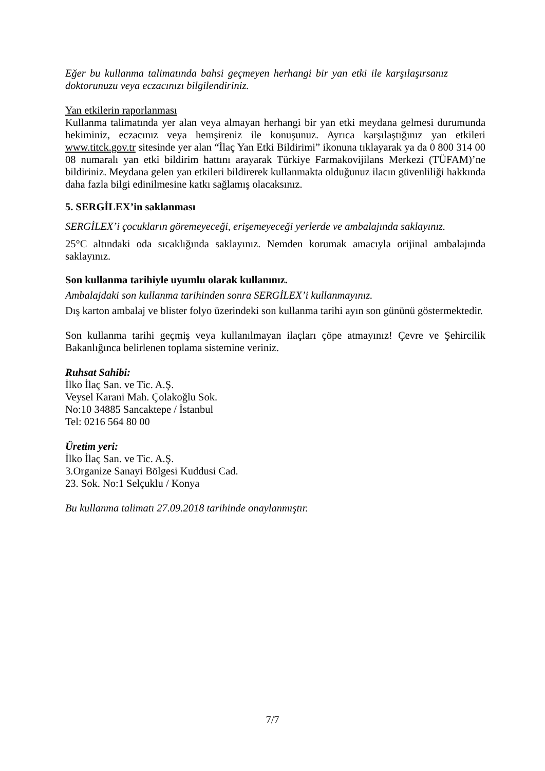Eğer bu kullanma talimatında bahsi geçmeyen herhangi bir yan etki ile karşılaşırsanız doktorunuzu veya eczacınızı bilgilendiriniz.
Yan etkilerin raporlanması
Kullanma talimatında yer alan veya almayan herhangi bir yan etki meydana gelmesi durumunda hekiminiz, eczacınız veya hemşireniz ile konuşunuz. Ayrıca karşılaştığınız yan etkileri www.titck.gov.tr sitesinde yer alan “İlaç Yan Etki Bildirimi” ikonuna tıklayarak ya da 0 800 314 00 08 numaralı yan etki bildirim hattını arayarak Türkiye Farmakovijilans Merkezi (TÜFAM)’ne bildiriniz. Meydana gelen yan etkileri bildirerek kullanmakta olduğunuz ilacın güvenliliği hakkında daha fazla bilgi edinilmesine katkı sağlamış olacaksınız.
5. SERGİLEX’in saklanması
SERGİLEX’i çocukların göremeyeceği, erişemeyeceği yerlerde ve ambalajında saklayınız.
25°C altındaki oda sıcaklığında saklayınız. Nemden korumak amacıyla orijinal ambalajında saklayınız.
Son kullanma tarihiyle uyumlu olarak kullanınız.
Ambalajdaki son kullanma tarihinden sonra SERGİLEX’i kullanmayınız.
Dış karton ambalaj ve blister folyo üzerindeki son kullanma tarihi ayın son gününü göstermektedir.
Son kullanma tarihi geçmiş veya kullanılmayan ilaçları çöpe atmayınız! Çevre ve Şehircilik Bakanlığınca belirlenen toplama sistemine veriniz.
Ruhsat Sahibi:
İlko İlaç San. ve Tic. A.Ş.
Veysel Karani Mah. Çolakoğlu Sok.
No:10 34885 Sancaktepe / İstanbul
Tel: 0216 564 80 00
Üretim yeri:
İlko İlaç San. ve Tic. A.Ş.
3.Organize Sanayi Bölgesi Kuddusi Cad.
23. Sok. No:1 Selçuklu / Konya
Bu kullanma talimatı 27.09.2018 tarihinde onaylanmıştır.
7/7